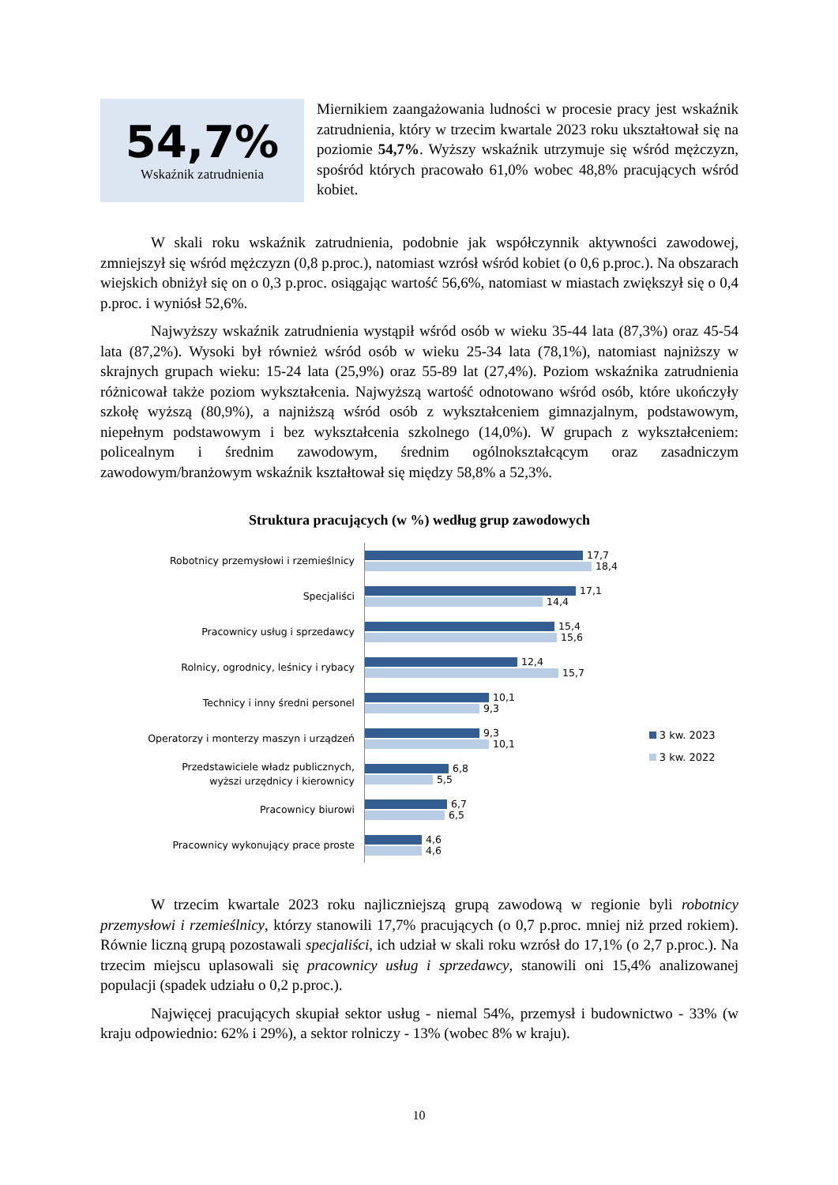54,7%
Wskaźnik zatrudnienia
Miernikiem zaangażowania ludności w procesie pracy jest wskaźnik zatrudnienia, który w trzecim kwartale 2023 roku ukształtował się na poziomie 54,7%. Wyższy wskaźnik utrzymuje się wśród mężczyzn, spośród których pracowało 61,0% wobec 48,8% pracujących wśród kobiet.
W skali roku wskaźnik zatrudnienia, podobnie jak współczynnik aktywności zawodowej, zmniejszył się wśród mężczyzn (0,8 p.proc.), natomiast wzrósł wśród kobiet (o 0,6 p.proc.). Na obszarach wiejskich obniżył się on o 0,3 p.proc. osiągając wartość 56,6%, natomiast w miastach zwiększył się o 0,4 p.proc. i wyniósł 52,6%.
Najwyższy wskaźnik zatrudnienia wystąpił wśród osób w wieku 35-44 lata (87,3%) oraz 45-54 lata (87,2%). Wysoki był również wśród osób w wieku 25-34 lata (78,1%), natomiast najniższy w skrajnych grupach wieku: 15-24 lata (25,9%) oraz 55-89 lat (27,4%). Poziom wskaźnika zatrudnienia różnicował także poziom wykształcenia. Najwyższą wartość odnotowano wśród osób, które ukończyły szkołę wyższą (80,9%), a najniższą wśród osób z wykształceniem gimnazjalnym, podstawowym, niepełnym podstawowym i bez wykształcenia szkolnego (14,0%). W grupach z wykształceniem: policealnym i średnim zawodowym, średnim ogólnokształcącym oraz zasadniczym zawodowym/branżowym wskaźnik kształtował się między 58,8% a 52,3%.
Struktura pracujących (w %) według grup zawodowych
Robotnicy przemysłowi i rzemieślnicy
Specjaliści
Pracownicy usług i sprzedawcy
Rolnicy, ogrodnicy, leśnicy i rybacy
Technicy i inny średni personel
Operatorzy i monterzy maszyn i urządzeń
Przedstawiciele władz publicznych,
wyższi urzędnicy i kierownicy
Pracownicy biurowi
Pracownicy wykonujący prace proste
17,7
18,4
17,1
14,4
15,4
15,6
12,4
15,7
10,1
9,3
9,3
10,1
6,8
5,5
6,7
6,5
4,6
4,6
3 kw. 2023
3 kw. 2022
W trzecim kwartale 2023 roku najliczniejszą grupą zawodową w regionie byli robotnicy przemysłowi i rzemieślnicy, którzy stanowili 17,7% pracujących (o 0,7 p.proc. mniej niż przed rokiem). Równie liczną grupą pozostawali specjaliści, ich udział w skali roku wzrósł do 17,1% (o 2,7 p.proc.). Na trzecim miejscu uplasowali się pracownicy usług i sprzedawcy, stanowili oni 15,4% analizowanej populacji (spadek udziału o 0,2 p.proc.).
Najwięcej pracujących skupiał sektor usług - niemal 54%, przemysł i budownictwo - 33% (w kraju odpowiednio: 62% i 29%), a sektor rolniczy - 13% (wobec 8% w kraju).
10